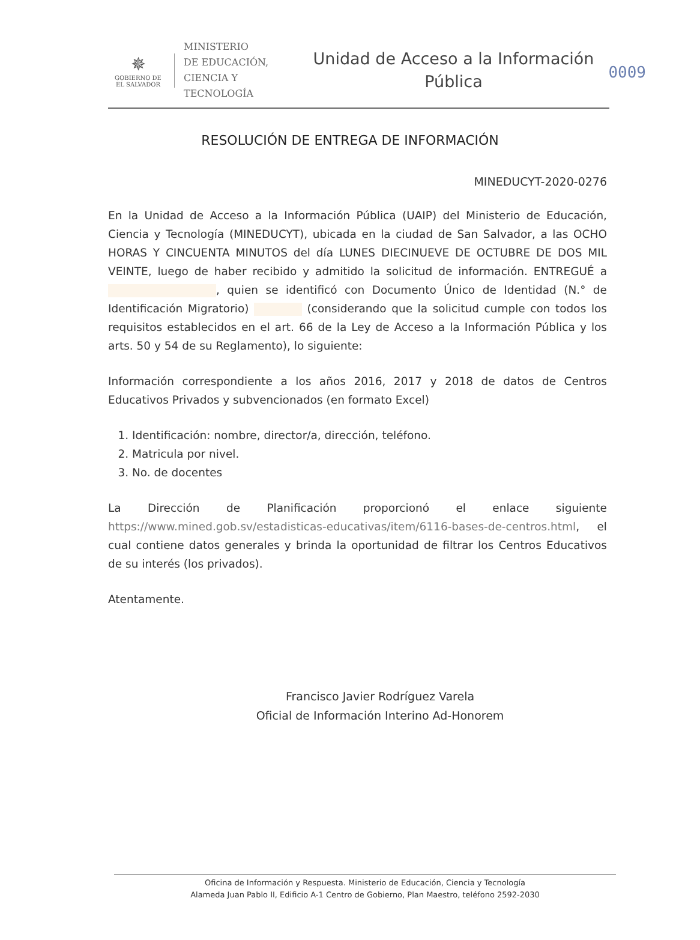0009
✵
GOBIERNO DE
EL SALVADOR
MINISTERIO
DE EDUCACIÓN,
CIENCIA Y
TECNOLOGÍA
Unidad de Acceso a la Información
Pública
RESOLUCIÓN DE ENTREGA DE INFORMACIÓN
MINEDUCYT-2020-0276
En la Unidad de Acceso a la Información Pública (UAIP) del Ministerio de Educación, Ciencia y Tecnología (MINEDUCYT), ubicada en la ciudad de San Salvador, a las OCHO HORAS Y CINCUENTA MINUTOS del día LUNES DIECINUEVE DE OCTUBRE DE DOS MIL VEINTE, luego de haber recibido y admitido la solicitud de información. ENTREGUÉ a , quien se identificó con Documento Único de Identidad (N.° de Identificación Migratorio) (considerando que la solicitud cumple con todos los requisitos establecidos en el art. 66 de la Ley de Acceso a la Información Pública y los arts. 50 y 54 de su Reglamento), lo siguiente:
Información correspondiente a los años 2016, 2017 y 2018 de datos de Centros Educativos Privados y subvencionados (en formato Excel)
1. Identificación: nombre, director/a, dirección, teléfono.
2. Matricula por nivel.
3. No. de docentes
La Dirección de Planificación proporcionó el enlace siguiente https://www.mined.gob.sv/estadisticas-educativas/item/6116-bases-de-centros.html, el cual contiene datos generales y brinda la oportunidad de filtrar los Centros Educativos de su interés (los privados).
Atentamente.
Francisco Javier Rodríguez Varela
Oficial de Información Interino Ad-Honorem
Oficina de Información y Respuesta. Ministerio de Educación, Ciencia y Tecnología
Alameda Juan Pablo II, Edificio A-1 Centro de Gobierno, Plan Maestro, teléfono 2592-2030